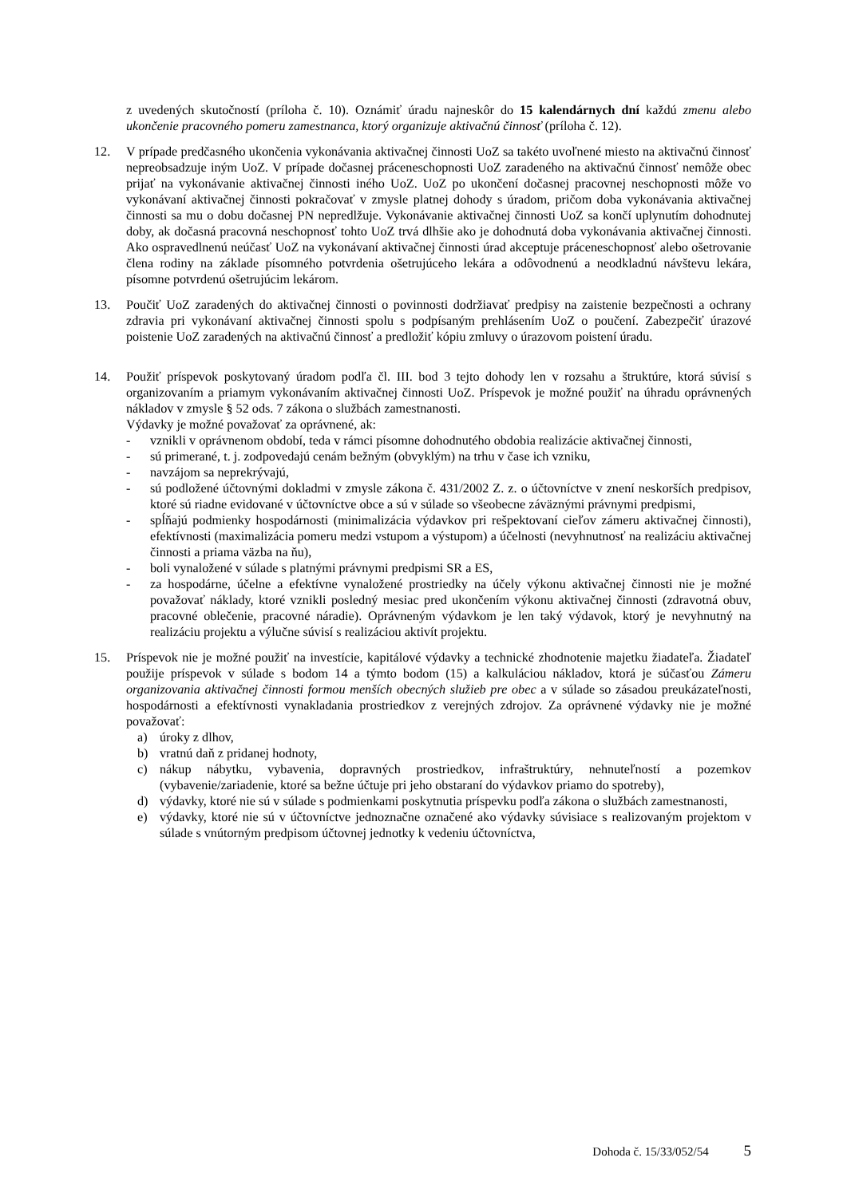z uvedených skutočností (príloha č. 10). Oznámiť úradu najneskôr do 15 kalendárnych dní každú zmenu alebo ukončenie pracovného pomeru zamestnanca, ktorý organizuje aktivačnú činnosť (príloha č. 12).
12. V prípade predčasného ukončenia vykonávania aktivačnej činnosti UoZ sa takéto uvoľnené miesto na aktivačnú činnosť nepreobsadzuje iným UoZ. V prípade dočasnej práceneschopnosti UoZ zaradeného na aktivačnú činnosť nemôže obec prijať na vykonávanie aktivačnej činnosti iného UoZ. UoZ po ukončení dočasnej pracovnej neschopnosti môže vo vykonávaní aktivačnej činnosti pokračovať v zmysle platnej dohody s úradom, pričom doba vykonávania aktivačnej činnosti sa mu o dobu dočasnej PN nepredlžuje. Vykonávanie aktivačnej činnosti UoZ sa končí uplynutím dohodnutej doby, ak dočasná pracovná neschopnosť tohto UoZ trvá dlhšie ako je dohodnutá doba vykonávania aktivačnej činnosti. Ako ospravedlnenú neúčasť UoZ na vykonávaní aktivačnej činnosti úrad akceptuje práceneschopnosť alebo ošetrovanie člena rodiny na základe písomného potvrdenia ošetrujúceho lekára a odôvodnenú a neodkladnú návštevu lekára, písomne potvrdenú ošetrujúcim lekárom.
13. Poučiť UoZ zaradených do aktivačnej činnosti o povinnosti dodržiavať predpisy na zaistenie bezpečnosti a ochrany zdravia pri vykonávaní aktivačnej činnosti spolu s podpísaným prehlásením UoZ o poučení. Zabezpečiť úrazové poistenie UoZ zaradených na aktivačnú činnosť a predložiť kópiu zmluvy o úrazovom poistení úradu.
14. Použiť príspevok poskytovaný úradom podľa čl. III. bod 3 tejto dohody len v rozsahu a štruktúre, ktorá súvisí s organizovaním a priamym vykonávaním aktivačnej činnosti UoZ. Príspevok je možné použiť na úhradu oprávnených nákladov v zmysle § 52 ods. 7 zákona o službách zamestnanosti.
Výdavky je možné považovať za oprávnené, ak:
- vznikli v oprávnenom období, teda v rámci písomne dohodnutého obdobia realizácie aktivačnej činnosti,
- sú primerané, t. j. zodpovedajú cenám bežným (obvyklým) na trhu v čase ich vzniku,
- navzájom sa neprekrývajú,
- sú podložené účtovnými dokladmi v zmysle zákona č. 431/2002 Z. z. o účtovníctve v znení neskorších predpisov, ktoré sú riadne evidované v účtovníctve obce a sú v súlade so všeobecne záväznými právnymi predpismi,
- spĺňajú podmienky hospodárnosti (minimalizácia výdavkov pri rešpektovaní cieľov zámeru aktivačnej činnosti), efektívnosti (maximalizácia pomeru medzi vstupom a výstupom) a účelnosti (nevyhnutnosť na realizáciu aktivačnej činnosti a priama väzba na ňu),
- boli vynaložené v súlade s platnými právnymi predpismi SR a ES,
- za hospodárne, účelne a efektívne vynaložené prostriedky na účely výkonu aktivačnej činnosti nie je možné považovať náklady, ktoré vznikli posledný mesiac pred ukončením výkonu aktivačnej činnosti (zdravotná obuv, pracovné oblečenie, pracovné náradie). Oprávneným výdavkom je len taký výdavok, ktorý je nevyhnutný na realizáciu projektu a výlučne súvisí s realizáciou aktivít projektu.
15. Príspevok nie je možné použiť na investície, kapitálové výdavky a technické zhodnotenie majetku žiadateľa. Žiadateľ použije príspevok v súlade s bodom 14 a týmto bodom (15) a kalkuláciou nákladov, ktorá je súčasťou Zámeru organizovania aktivačnej činnosti formou menších obecných služieb pre obec a v súlade so zásadou preukázateľnosti, hospodárnosti a efektívnosti vynakladania prostriedkov z verejných zdrojov. Za oprávnené výdavky nie je možné považovať:
a) úroky z dlhov,
b) vratnú daň z pridanej hodnoty,
c) nákup nábytku, vybavenia, dopravných prostriedkov, infraštruktúry, nehnuteľností a pozemkov (vybavenie/zariadenie, ktoré sa bežne účtuje pri jeho obstaraní do výdavkov priamo do spotreby),
d) výdavky, ktoré nie sú v súlade s podmienkami poskytnutia príspevku podľa zákona o službách zamestnanosti,
e) výdavky, ktoré nie sú v účtovníctve jednoznačne označené ako výdavky súvisiace s realizovaným projektom v súlade s vnútorným predpisom účtovnej jednotky k vedeniu účtovníctva,
Dohoda č. 15/33/052/54 5